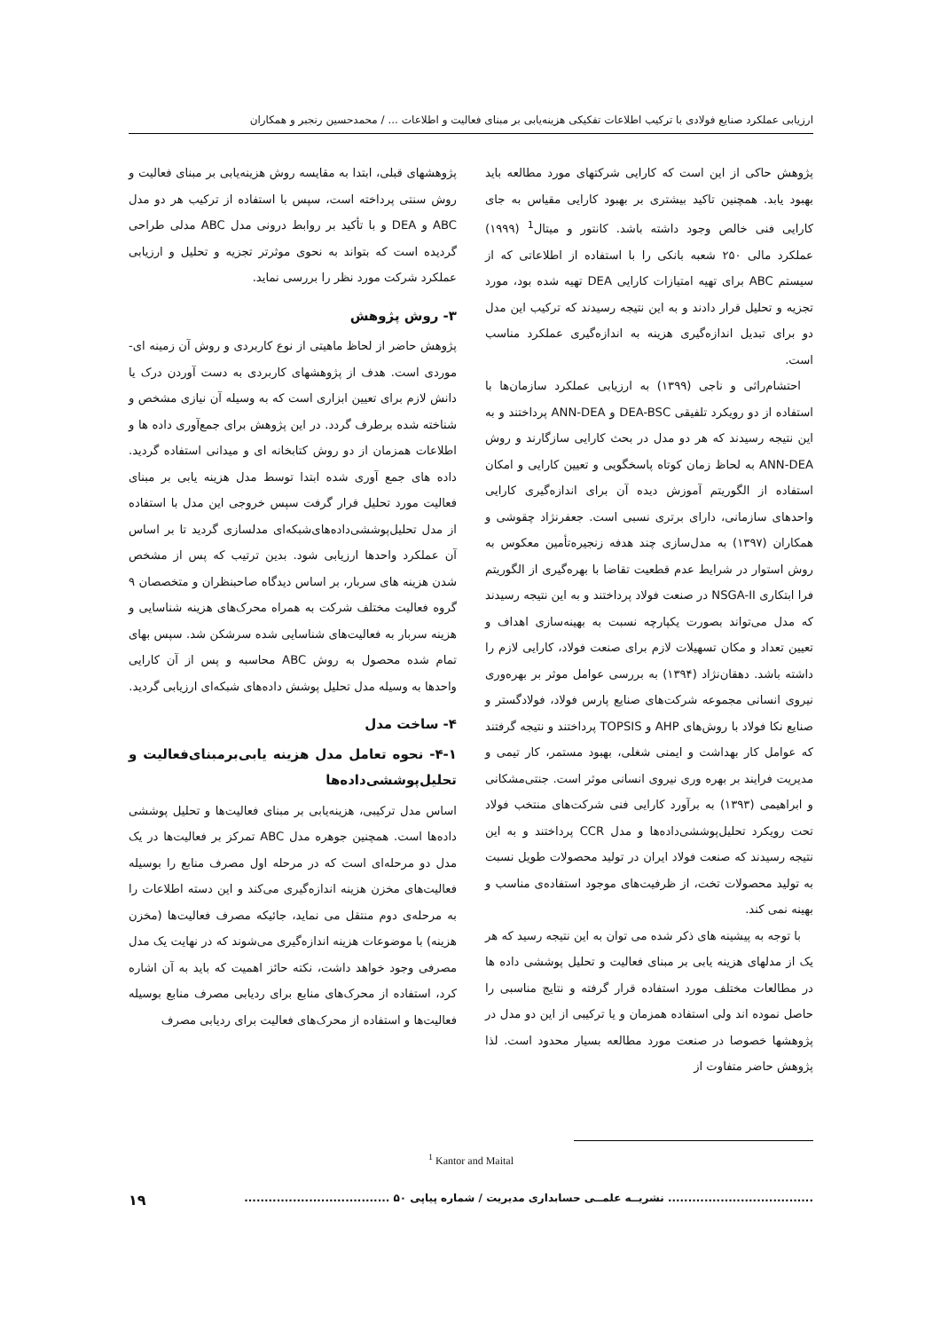ارزیابی عملکرد صنایع فولادی با ترکیب اطلاعات تفکیکی هزینه‌یابی بر مبنای فعالیت و اطلاعات ... / محمدحسین رنجبر و همکاران
پژوهش حاکی از این است که کارایی شرکتهای مورد مطالعه باید بهبود یابد. همچنین تاکید بیشتری بر بهبود کارایی مقیاس به جای کارایی فنی خالص وجود داشته باشد. کانتور و میتال<sup>1</sup> (۱۹۹۹) عملکرد مالی ۲۵۰ شعبه بانکی را با استفاده از اطلاعاتی که از سیستم ABC برای تهیه امتیازات کارایی DEA تهیه شده بود، مورد تجزیه و تحلیل قرار دادند و به این نتیجه رسیدند که ترکیب این مدل دو برای تبدیل اندازه‌گیری هزینه به اندازه‌گیری عملکرد مناسب است.
احتشام‌راثی و ناجی (۱۳۹۹) به ارزیابی عملکرد سازمان‌ها با استفاده از دو رویکرد تلفیقی DEA-BSC و ANN-DEA پرداختند و به این نتیجه رسیدند که هر دو مدل در بحث کارایی سازگارند و روش ANN-DEA به لحاظ زمان کوتاه پاسخگویی و تعیین کارایی و امکان استفاده از الگوریتم آموزش دیده آن برای اندازه‌گیری کارایی واحدهای سازمانی، دارای برتری نسبی است. جعفرنژاد چقوشی و همکاران (۱۳۹۷) به مدل‌سازی چند هدفه زنجیره‌تأمین معکوس به روش استوار در شرایط عدم قطعیت تقاضا با بهره‌گیری از الگوریتم فرا ابتکاری NSGA-II در صنعت فولاد پرداختند و به این نتیجه رسیدند که مدل می‌تواند بصورت یکپارچه نسبت به بهینه‌سازی اهداف و تعیین تعداد و مکان تسهیلات لازم برای صنعت فولاد، کارایی لازم را داشته باشد. دهقان‌نژاد (۱۳۹۴) به بررسی عوامل موثر بر بهره‌وری نیروی انسانی مجموعه شرکت‌های صنایع پارس فولاد، فولادگستر و صنایع نکا فولاد با روش‌های AHP و TOPSIS پرداختند و نتیجه گرفتند که عوامل کار بهداشت و ایمنی شغلی، بهبود مستمر، کار تیمی و مدیریت فرایند بر بهره وری نیروی انسانی موثر است. جنتی‌مشکانی و ابراهیمی (۱۳۹۳) به برآورد کارایی فنی شرکت‌های منتخب فولاد تحت رویکرد تحلیل‌پوششی‌داده‌ها و مدل CCR پرداختند و به این نتیجه رسیدند که صنعت فولاد ایران در تولید محصولات طویل نسبت به تولید محصولات تخت، از ظرفیت‌های موجود استفاده‌ی مناسب و بهینه نمی کند.
با توجه به پیشینه های ذکر شده می توان به این نتیجه رسید که هر یک از مدلهای هزینه یابی بر مبنای فعالیت و تحلیل پوششی داده ها در مطالعات مختلف مورد استفاده قرار گرفته و نتایج مناسبی را حاصل نموده اند ولی استفاده همزمان و یا ترکیبی از این دو مدل در پژوهشها خصوصا در صنعت مورد مطالعه بسیار محدود است. لذا پژوهش حاضر متفاوت از
پژوهشهای قبلی، ابتدا به مقایسه روش هزینه‌یابی بر مبنای فعالیت و روش سنتی پرداخته است، سپس با استفاده از ترکیب هر دو مدل ABC و DEA و با تأکید بر روابط درونی مدل ABC مدلی طراحی گردیده است که بتواند به نحوی موثرتر تجزیه و تحلیل و ارزیابی عملکرد شرکت مورد نظر را بررسی نماید.
۳- روش پژوهش
پژوهش حاضر از لحاظ ماهیتی از نوع کاربردی و روش آن زمینه ای- موردی است. هدف از پژوهشهای کاربردی به دست آوردن درک یا دانش لازم برای تعیین ابزاری است که به وسیله آن نیازی مشخص و شناخته شده برطرف گردد. در این پژوهش برای جمع‌آوری داده ها و اطلاعات همزمان از دو روش کتابخانه ای و میدانی استفاده گردید. داده های جمع آوری شده ابتدا توسط مدل هزینه یابی بر مبنای فعالیت مورد تحلیل قرار گرفت سپس خروجی این مدل با استفاده از مدل تحلیل‌پوششی‌داده‌های‌شبکه‌ای مدلسازی گردید تا بر اساس آن عملکرد واحدها ارزیابی شود. بدین ترتیب که پس از مشخص شدن هزینه های سربار، بر اساس دیدگاه صاحبنظران و متخصصان ۹ گروه فعالیت مختلف شرکت به همراه محرک‌های هزینه شناسایی و هزینه سربار به فعالیت‌های شناسایی شده سرشکن شد. سپس بهای تمام شده محصول به روش ABC محاسبه و پس از آن کارایی واحدها به وسیله مدل تحلیل پوشش داده‌های شبکه‌ای ارزیابی گردید.
۴- ساخت مدل
۴-۱- نحوه تعامل مدل هزینه یابی‌برمبنای‌فعالیت و تحلیل‌پوششی‌داده‌ها
اساس مدل ترکیبی، هزینه‌یابی بر مبنای فعالیت‌ها و تحلیل پوششی داده‌ها است. همچنین جوهره مدل ABC تمرکز بر فعالیت‌ها در یک مدل دو مرحله‌ای است که در مرحله اول مصرف منابع را بوسیله فعالیت‌های مخزن هزینه اندازه‌گیری می‌کند و این دسته اطلاعات را به مرحله‌ی دوم منتقل می نماید، جائیکه مصرف فعالیت‌ها (مخزن هزینه) با موضوعات هزینه اندازه‌گیری می‌شوند که در نهایت یک مدل مصرفی وجود خواهد داشت، نکته حائز اهمیت که باید به آن اشاره کرد، استفاده از محرک‌های منابع برای ردیابی مصرف منابع بوسیله فعالیت‌ها و استفاده از محرک‌های فعالیت برای ردیابی مصرف
<sup>1</sup> Kantor and Maital
.................................... نشریــه علمــی حسابداری مدیریت / شماره پیاپی ۵۰ .................................... ۱۹